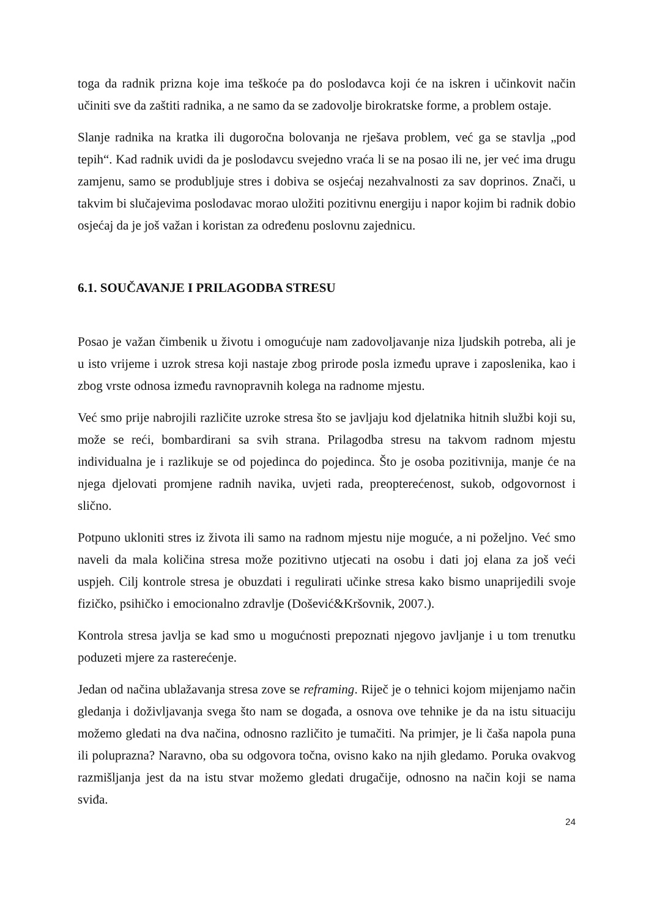toga da radnik prizna koje ima teškoće pa do poslodavca koji će na iskren i učinkovit način učiniti sve da zaštiti radnika, a ne samo da se zadovolje birokratske forme, a problem ostaje.
Slanje radnika na kratka ili dugoročna bolovanja ne rješava problem, već ga se stavlja „pod tepih“. Kad radnik uvidi da je poslodavcu svejedno vraća li se na posao ili ne, jer već ima drugu zamjenu, samo se produbljuje stres i dobiva se osjećaj nezahvalnosti za sav doprinos. Znači, u takvim bi slučajevima poslodavac morao uložiti pozitivnu energiju i napor kojim bi radnik dobio osjećaj da je još važan i koristan za određenu poslovnu zajednicu.
6.1. SOUČAVANJE I PRILAGODBA STRESU
Posao je važan čimbenik u životu i omogućuje nam zadovoljavanje niza ljudskih potreba, ali je u isto vrijeme i uzrok stresa koji nastaje zbog prirode posla između uprave i zaposlenika, kao i zbog vrste odnosa između ravnopravnih kolega na radnome mjestu.
Već smo prije nabrojili različite uzroke stresa što se javljaju kod djelatnika hitnih službi koji su, može se reći, bombardirani sa svih strana. Prilagodba stresu na takvom radnom mjestu individualna je i razlikuje se od pojedinca do pojedinca. Što je osoba pozitivnija, manje će na njega djelovati promjene radnih navika, uvjeti rada, preopterećenost, sukob, odgovornost i slično.
Potpuno ukloniti stres iz života ili samo na radnom mjestu nije moguće, a ni poželjno. Već smo naveli da mala količina stresa može pozitivno utjecati na osobu i dati joj elana za još veći uspjeh. Cilj kontrole stresa je obuzdati i regulirati učinke stresa kako bismo unaprijedili svoje fizičko, psihičko i emocionalno zdravlje (Došević&Kršovnik, 2007.).
Kontrola stresa javlja se kad smo u mogućnosti prepoznati njegovo javljanje i u tom trenutku poduzeti mjere za rasterećenje.
Jedan od načina ublažavanja stresa zove se reframing. Riječ je o tehnici kojom mijenjamo način gledanja i doživljavanja svega što nam se događa, a osnova ove tehnike je da na istu situaciju možemo gledati na dva načina, odnosno različito je tumačiti. Na primjer, je li čaša napola puna ili poluprazna? Naravno, oba su odgovora točna, ovisno kako na njih gledamo. Poruka ovakvog razmišljanja jest da na istu stvar možemo gledati drugačije, odnosno na način koji se nama sviđa.
24